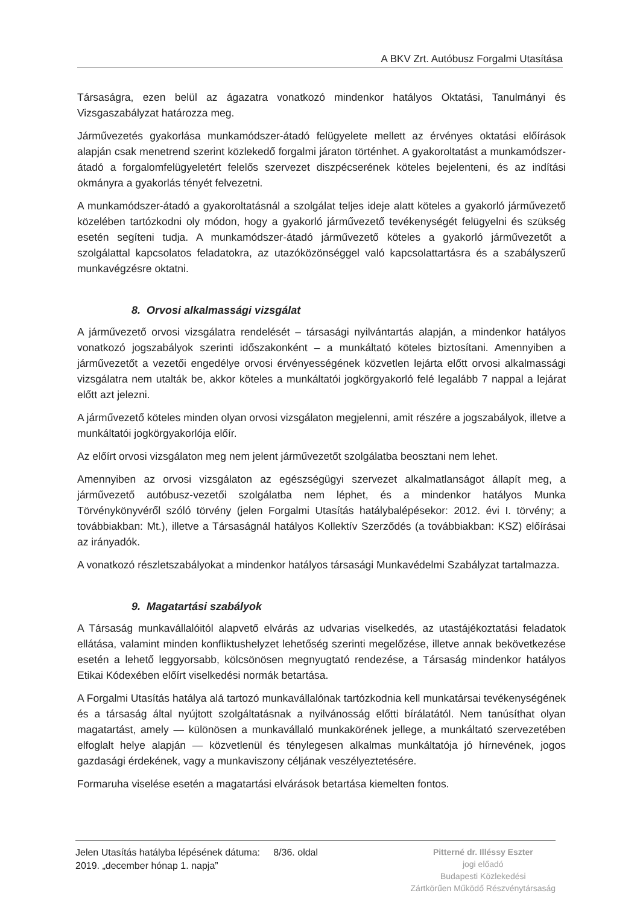A BKV Zrt. Autóbusz Forgalmi Utasítása
Társaságra, ezen belül az ágazatra vonatkozó mindenkor hatályos Oktatási, Tanulmányi és Vizsgaszabályzat határozza meg.
Járművezetés gyakorlása munkamódszer-átadó felügyelete mellett az érvényes oktatási előírások alapján csak menetrend szerint közlekedő forgalmi járaton történhet. A gyakoroltatást a munkamódszer-átadó a forgalomfelügyeletért felelős szervezet diszpécserének köteles bejelenteni, és az indítási okmányra a gyakorlás tényét felvezetni.
A munkamódszer-átadó a gyakoroltatásnál a szolgálat teljes ideje alatt köteles a gyakorló járművezető közelében tartózkodni oly módon, hogy a gyakorló járművezető tevékenységét felügyelni és szükség esetén segíteni tudja. A munkamódszer-átadó járművezető köteles a gyakorló járművezetőt a szolgálattal kapcsolatos feladatokra, az utazóközönséggel való kapcsolattartásra és a szabályszerű munkavégzésre oktatni.
8. Orvosi alkalmassági vizsgálat
A járművezető orvosi vizsgálatra rendelését – társasági nyilvántartás alapján, a mindenkor hatályos vonatkozó jogszabályok szerinti időszakonként – a munkáltató köteles biztosítani. Amennyiben a járművezetőt a vezetői engedélye orvosi érvényességének közvetlen lejárta előtt orvosi alkalmassági vizsgálatra nem utalták be, akkor köteles a munkáltatói jogkörgyakorló felé legalább 7 nappal a lejárat előtt azt jelezni.
A járművezető köteles minden olyan orvosi vizsgálaton megjelenni, amit részére a jogszabályok, illetve a munkáltatói jogkörgyakorlója előír.
Az előírt orvosi vizsgálaton meg nem jelent járművezetőt szolgálatba beosztani nem lehet.
Amennyiben az orvosi vizsgálaton az egészségügyi szervezet alkalmatlanságot állapít meg, a járművezető autóbusz-vezetői szolgálatba nem léphet, és a mindenkor hatályos Munka Törvénykönyvéről szóló törvény (jelen Forgalmi Utasítás hatálybalépésekor: 2012. évi I. törvény; a továbbiakban: Mt.), illetve a Társaságnál hatályos Kollektív Szerződés (a továbbiakban: KSZ) előírásai az irányadók.
A vonatkozó részletszabályokat a mindenkor hatályos társasági Munkavédelmi Szabályzat tartalmazza.
9. Magatartási szabályok
A Társaság munkavállalóitól alapvető elvárás az udvarias viselkedés, az utastájékoztatási feladatok ellátása, valamint minden konfliktushelyzet lehetőség szerinti megelőzése, illetve annak bekövetkezése esetén a lehető leggyorsabb, kölcsönösen megnyugtató rendezése, a Társaság mindenkor hatályos Etikai Kódexében előírt viselkedési normák betartása.
A Forgalmi Utasítás hatálya alá tartozó munkavállalónak tartózkodnia kell munkatársai tevékenységének és a társaság által nyújtott szolgáltatásnak a nyilvánosság előtti bírálatától. Nem tanúsíthat olyan magatartást, amely — különösen a munkavállaló munkakörének jellege, a munkáltató szervezetében elfoglalt helye alapján — közvetlenül és ténylegesen alkalmas munkáltatója jó hírnevének, jogos gazdasági érdekének, vagy a munkaviszony céljának veszélyeztetésére.
Formaruha viselése esetén a magatartási elvárások betartása kiemelten fontos.
Jelen Utasítás hatályba lépésének dátuma: 8/36. oldal
2019. „december hónap 1. napja”
Pitterné dr. Illéssy Eszter
jogi előadó
Budapesti Közlekedési
Zártkörűen Működő Részvénytársaság